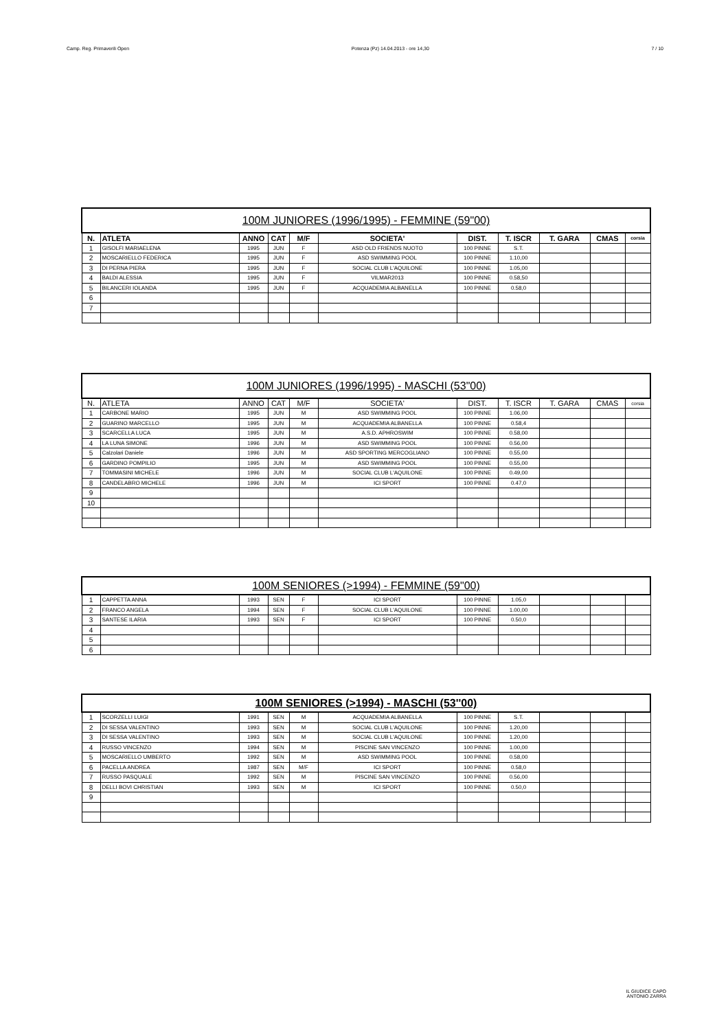Camp. Reg. Primaverili Open Potenza (Pz) 14.04.2013 - ore 14,30 7 / 10
| 100M JUNIORES (1996/1995) - FEMMINE (59"00) | | | | | | | | | | |
| --- | --- | --- | --- | --- | --- | --- | --- | --- | --- | --- |
| N. | ATLETA | ANNO | CAT | M/F | SOCIETA' | DIST. | T. ISCR | T. GARA | CMAS | corsia |
| 1 | GISOLFI MARIAELENA | 1995 | JUN | F | ASD OLD FRIENDS NUOTO | 100 PINNE | S.T. | | | |
| 2 | MOSCARIELLO FEDERICA | 1995 | JUN | F | ASD SWIMMING POOL | 100 PINNE | 1.10,00 | | | |
| 3 | DI PERNA PIERA | 1995 | JUN | F | SOCIAL CLUB L'AQUILONE | 100 PINNE | 1.05,00 | | | |
| 4 | BALDI ALESSIA | 1995 | JUN | F | VILMAR2013 | 100 PINNE | 0.58,50 | | | |
| 5 | BILANCERI IOLANDA | 1995 | JUN | F | ACQUADEMIA ALBANELLA | 100 PINNE | 0.58,0 | | | |
| 6 | | | | | | | | | | |
| 7 | | | | | | | | | | |
| 100M JUNIORES (1996/1995) - MASCHI (53"00) | | | | | | | | | | |
| --- | --- | --- | --- | --- | --- | --- | --- | --- | --- | --- |
| N. | ATLETA | ANNO | CAT | M/F | SOCIETA' | DIST. | T. ISCR | T. GARA | CMAS | corsia |
| 1 | CARBONE MARIO | 1995 | JUN | M | ASD SWIMMING POOL | 100 PINNE | 1.06,00 | | | |
| 2 | GUARINO MARCELLO | 1995 | JUN | M | ACQUADEMIA ALBANELLA | 100 PINNE | 0.58,4 | | | |
| 3 | SCARCELLA LUCA | 1995 | JUN | M | A.S.D. APHROSWIM | 100 PINNE | 0.58,00 | | | |
| 4 | LA LUNA SIMONE | 1996 | JUN | M | ASD SWIMMING POOL | 100 PINNE | 0.56,00 | | | |
| 5 | Calzolari Daniele | 1996 | JUN | M | ASD SPORTING MERCOGLIANO | 100 PINNE | 0.55,00 | | | |
| 6 | GARDINO POMPILIO | 1995 | JUN | M | ASD SWIMMING POOL | 100 PINNE | 0.55,00 | | | |
| 7 | TOMMASINI MICHELE | 1996 | JUN | M | SOCIAL CLUB L'AQUILONE | 100 PINNE | 0.49,00 | | | |
| 8 | CANDELABRO MICHELE | 1996 | JUN | M | ICI SPORT | 100 PINNE | 0.47,0 | | | |
| 9 | | | | | | | | | | |
| 10 | | | | | | | | | | |
| 100M SENIORES (>1994) - FEMMINE (59"00) | | | | | | | | | | |
| --- | --- | --- | --- | --- | --- | --- | --- | --- | --- | --- |
| 1 | CAPPETTA ANNA | 1993 | SEN | F | ICI SPORT | 100 PINNE | 1.05,0 | | | |
| 2 | FRANCO ANGELA | 1994 | SEN | F | SOCIAL CLUB L'AQUILONE | 100 PINNE | 1.00,00 | | | |
| 3 | SANTESE ILARIA | 1993 | SEN | F | ICI SPORT | 100 PINNE | 0.50,0 | | | |
| 4 | | | | | | | | | | |
| 5 | | | | | | | | | | |
| 6 | | | | | | | | | | |
| 100M SENIORES (>1994) - MASCHI (53''00) | | | | | | | | | | |
| --- | --- | --- | --- | --- | --- | --- | --- | --- | --- | --- |
| 1 | SCORZELLI LUIGI | 1991 | SEN | M | ACQUADEMIA ALBANELLA | 100 PINNE | S.T. | | | |
| 2 | DI SESSA VALENTINO | 1993 | SEN | M | SOCIAL CLUB L'AQUILONE | 100 PINNE | 1.20,00 | | | |
| 3 | DI SESSA VALENTINO | 1993 | SEN | M | SOCIAL CLUB L'AQUILONE | 100 PINNE | 1.20,00 | | | |
| 4 | RUSSO VINCENZO | 1994 | SEN | M | PISCINE SAN VINCENZO | 100 PINNE | 1.00,00 | | | |
| 5 | MOSCARIELLO UMBERTO | 1992 | SEN | M | ASD SWIMMING POOL | 100 PINNE | 0.58,00 | | | |
| 6 | PACELLA ANDREA | 1987 | SEN | M/F | ICI SPORT | 100 PINNE | 0.58,0 | | | |
| 7 | RUSSO PASQUALE | 1992 | SEN | M | PISCINE SAN VINCENZO | 100 PINNE | 0.56,00 | | | |
| 8 | DELLI BOVI CHRISTIAN | 1993 | SEN | M | ICI SPORT | 100 PINNE | 0.50,0 | | | |
| 9 | | | | | | | | | | |
IL GIUDICE CAPO
ANTONIO ZARRA